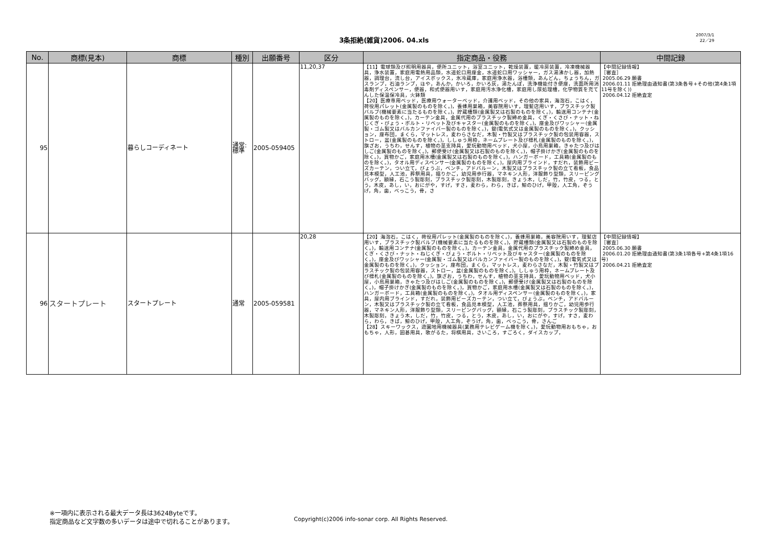3条拒絶(雑貨)2006. 04.xls
2007/3/1
22／29
| No. | 商標(見本) | 商標 | 種別 | 出願番号 | 区分 | 指定商品・役務 | 中間記録 |
| --- | --- | --- | --- | --- | --- | --- | --- |
| 95 | | 暮らしコーディネート | 通常: 標準 | 2005-059405 | 11,20,37 | 【11】電球類及び照明用器具，便所ユニット，浴室ユニット，乾燥装置，暖冷房装置，冷凍機械器具，浄水装置，家庭用電熱用品類，水道蛇口用座金，水道蛇口用ワッシャー，ガス湯沸かし器，加熱器，調理台，流し台，アイスボックス，氷冷蔵庫，家庭用浄水器，浴槽類，あんどん，ちょうちん，ガスランプ，石油ランプ，ほや，あんか，かいろ，かいろ灰，湯たんぽ，洗浄機能付き便座，洗面所用消毒剤ディスペンサー，便器，和式便器用いす，家庭用汚水浄化槽，家庭用し尿処理槽，化学物質を充てんした保温保冷具，火鉢類 【20】医療専用ベッド，医療用ウォーターベッド，介護用ベッド，その他の家具，海泡石，こはく，荷役用パレット(金属製のものを除く。)，養蜂用巣箱，美容院用いす，理髪店用いす，プラスチック製バルブ(機械要素に当たるものを除く。)，貯蔵槽類(金属製又は石製のものを除く。)，輸送用コンテナ(金属製のものを除く。)，カーテン金具，金属代用のプラスチック製締め金具，くぎ・くさび・ナット・ねじくぎ・びょう・ボルト・リベット及びキャスター(金属製のものを除く。)，座金及びワッシャー(金属製・ゴム製又はバルカンファイバー製のものを除く。)，錠(電気式又は金属製のものを除く。)，クッション，座布団，まくら，マットレス，麦わらさなだ，木製・竹製又はプラスチック製の包装用容器，ストロー，盆(金属製のものを除く。)，ししゅう用枠，ネームプレート及び標札(金属製のものを除く。)，旗ざお，うちわ，せんす，植物の茎支持具，愛玩動物用ベッド，犬小屋，小鳥用巣箱，きゃたつ及びはしご(金属製のものを除く。)，郵便受け(金属製又は石製のものを除く。)，帽子掛けかぎ(金属製のものを除く。)，買物かご，家庭用水槽(金属製又は石製のものを除く。)，ハンガーボード，工具箱(金属製のものを除く。)，タオル用ディスペンサー(金属製のものを除く。)，屋内用ブラインド，すだれ，装飾用ビーズカーテン，つい立て，びょうぶ，ベンチ，アドバルーン，木製又はプラスチック製の立て看板，食品見本模型，人工池，葬祭用具，揺りかご，幼児用歩行器，マネキン人形，洋服飾り型類，スリーピングバッグ，額縁，石こう製彫刻，プラスチック製彫刻，木製彫刻，きょう木，しだ，竹，竹皮，つる，とう，木皮，あし，い，おにがや，すげ，すさ，麦わら，わら，きば，鯨のひげ，甲殻，人工角，ぞうげ，角，歯，べっこう，骨，さ | 【中間記録情報】 ［審査］ 2005.06.29 願書 2006.01.11 拒絶理由通知書(第3条各号+その他(第4条1項11号を除く)) 2006.04.12 拒絶査定 |
| 96 | スタートプレート | スタートプレート | 通常 | 2005-059581 | 20,28 | 【20】海泡石，こはく，荷役用パレット(金属製のものを除く。)，養蜂用巣箱，美容院用いす，理髪店用いす，プラスチック製バルブ(機械要素に当たるものを除く。)，貯蔵槽類(金属製又は石製のものを除く。)，輸送用コンテナ(金属製のものを除く。)，カーテン金具，金属代用のプラスチック製締め金具，くぎ・くさび・ナット・ねじくぎ・びょう・ボルト・リベット及びキャスター(金属製のものを除く。)，座金及びワッシャー(金属製・ゴム製又はバルカンファイバー製のものを除く。)，錠(電気式又は金属製のものを除く。)，クッション，座布団，まくら，マットレス，麦わらさなだ，木製・竹製又はプラスチック製の包装用容器，ストロー，盆(金属製のものを除く。)，ししゅう用枠，ネームプレート及び標札(金属製のものを除く。)，旗ざお，うちわ，せんす，植物の茎支持具，愛玩動物用ベッド，犬小屋，小鳥用巣箱，きゃたつ及びはしご(金属製のものを除く。)，郵便受け(金属製又は石製のものを除く。)，帽子掛けかぎ(金属製のものを除く。)，買物かご，家庭用水槽(金属製又は石製のものを除く。)，ハンガーボード，工具箱(金属製のものを除く。)，タオル用ディスペンサー(金属製のものを除く。)，家具，屋内用ブラインド，すだれ，装飾用ビーズカーテン，つい立て，びょうぶ，ベンチ，アドバルーン，木製又はプラスチック製の立て看板，食品見本模型，人工池，葬祭用具，揺りかご，幼児用歩行器，マネキン人形，洋服飾り型類，スリーピングバッグ，額縁，石こう製彫刻，プラスチック製彫刻，木製彫刻，きょう木，しだ，竹，竹皮，つる，とう，木皮，あし，い，おにがや，すげ，すさ，麦わら，わら，きば，鯨のひげ，甲殻，人工角，ぞうげ，角，歯，べっこう，骨，さんご 【28】スキーワックス，遊園地用機械器具(業務用テレビゲーム機を除く。)，愛玩動物用おもちゃ，おもちゃ，人形，囲碁用具，歌がるた，将棋用具，さいころ，すごろく，ダイスカップ， | 【中間記録情報】 ［審査］ 2005.06.30 願書 2006.01.20 拒絶理由通知書(第3条1項各号+第4条1項16号) 2006.04.21 拒絶査定 |
※一項内に表示される最大データ長は3624Byteです。
指定商品など文字数の多いデータは途中で切れることがあります。
Copyright(c)2006 info-sonar corp. All Rights Reserved.